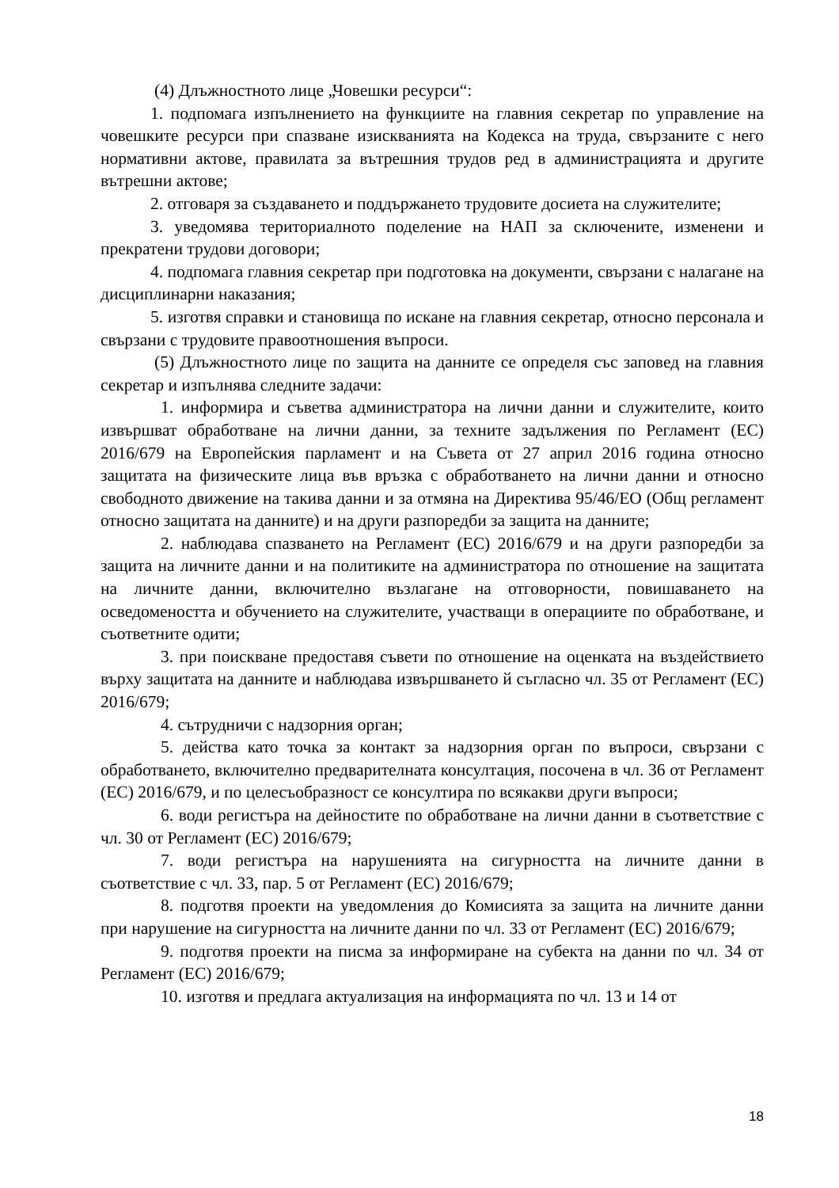(4) Длъжностното лице „Човешки ресурси“:
1. подпомага изпълнението на функциите на главния секретар по управление на човешките ресурси при спазване изискванията на Кодекса на труда, свързаните с него нормативни актове, правилата за вътрешния трудов ред в администрацията и другите вътрешни актове;
2. отговаря за създаването и поддържането трудовите досиета на служителите;
3. уведомява териториалното поделение на НАП за сключените, изменени и прекратени трудови договори;
4. подпомага главния секретар при подготовка на документи, свързани с налагане на дисциплинарни наказания;
5. изготвя справки и становища по искане на главния секретар, относно персонала и свързани с трудовите правоотношения въпроси.
(5) Длъжностното лице по защита на данните се определя със заповед на главния секретар и изпълнява следните задачи:
1. информира и съветва администратора на лични данни и служителите, които извършват обработване на лични данни, за техните задължения по Регламент (ЕС) 2016/679 на Европейския парламент и на Съвета от 27 април 2016 година относно защитата на физическите лица във връзка с обработването на лични данни и относно свободното движение на такива данни и за отмяна на Директива 95/46/ЕО (Общ регламент относно защитата на данните) и на други разпоредби за защита на данните;
2. наблюдава спазването на Регламент (ЕС) 2016/679 и на други разпоредби за защита на личните данни и на политиките на администратора по отношение на защитата на личните данни, включително възлагане на отговорности, повишаването на осведомеността и обучението на служителите, участващи в операциите по обработване, и съответните одити;
3. при поискване предоставя съвети по отношение на оценката на въздействието върху защитата на данните и наблюдава извършването й съгласно чл. 35 от Регламент (ЕС) 2016/679;
4. сътрудничи с надзорния орган;
5. действа като точка за контакт за надзорния орган по въпроси, свързани с обработването, включително предварителната консултация, посочена в чл. 36 от Регламент (ЕС) 2016/679, и по целесъобразност се консултира по всякакви други въпроси;
6. води регистъра на дейностите по обработване на лични данни в съответствие с чл. 30 от Регламент (ЕС) 2016/679;
7. води регистъра на нарушенията на сигурността на личните данни в съответствие с чл. 33, пар. 5 от Регламент (ЕС) 2016/679;
8. подготвя проекти на уведомления до Комисията за защита на личните данни при нарушение на сигурността на личните данни по чл. 33 от Регламент (ЕС) 2016/679;
9. подготвя проекти на писма за информиране на субекта на данни по чл. 34 от Регламент (ЕС) 2016/679;
10. изготвя и предлага актуализация на информацията по чл. 13 и 14 от
18